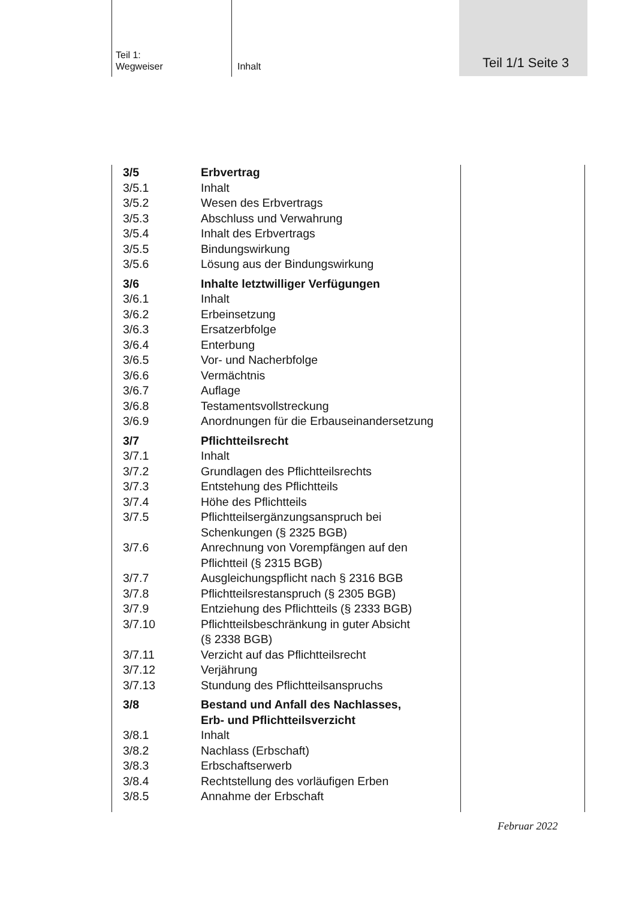Teil 1:
Wegweiser
Inhalt Teil 1/1 Seite 3
| 3/5 | Erbvertrag |
| 3/5.1 | Inhalt |
| 3/5.2 | Wesen des Erbvertrags |
| 3/5.3 | Abschluss und Verwahrung |
| 3/5.4 | Inhalt des Erbvertrags |
| 3/5.5 | Bindungswirkung |
| 3/5.6 | Lösung aus der Bindungswirkung |
| 3/6 | Inhalte letztwilliger Verfügungen |
| 3/6.1 | Inhalt |
| 3/6.2 | Erbeinsetzung |
| 3/6.3 | Ersatzerbfolge |
| 3/6.4 | Enterbung |
| 3/6.5 | Vor- und Nacherbfolge |
| 3/6.6 | Vermächtnis |
| 3/6.7 | Auflage |
| 3/6.8 | Testamentsvollstreckung |
| 3/6.9 | Anordnungen für die Erbauseinandersetzung |
| 3/7 | Pflichtteilsrecht |
| 3/7.1 | Inhalt |
| 3/7.2 | Grundlagen des Pflichtteilsrechts |
| 3/7.3 | Entstehung des Pflichtteils |
| 3/7.4 | Höhe des Pflichtteils |
| 3/7.5 | Pflichtteilsergänzungsanspruch bei Schenkungen (§ 2325 BGB) |
| 3/7.6 | Anrechnung von Vorempfängen auf den Pflichtteil (§ 2315 BGB) |
| 3/7.7 | Ausgleichungspflicht nach § 2316 BGB |
| 3/7.8 | Pflichtteilsrestanspruch (§ 2305 BGB) |
| 3/7.9 | Entziehung des Pflichtteils (§ 2333 BGB) |
| 3/7.10 | Pflichtteilsbeschränkung in guter Absicht (§ 2338 BGB) |
| 3/7.11 | Verzicht auf das Pflichtteilsrecht |
| 3/7.12 | Verjährung |
| 3/7.13 | Stundung des Pflichtteilsanspruchs |
| 3/8 | Bestand und Anfall des Nachlasses, Erb- und Pflichtteilsverzicht |
| 3/8.1 | Inhalt |
| 3/8.2 | Nachlass (Erbschaft) |
| 3/8.3 | Erbschaftserwerb |
| 3/8.4 | Rechtstellung des vorläufigen Erben |
| 3/8.5 | Annahme der Erbschaft |
Februar 2022